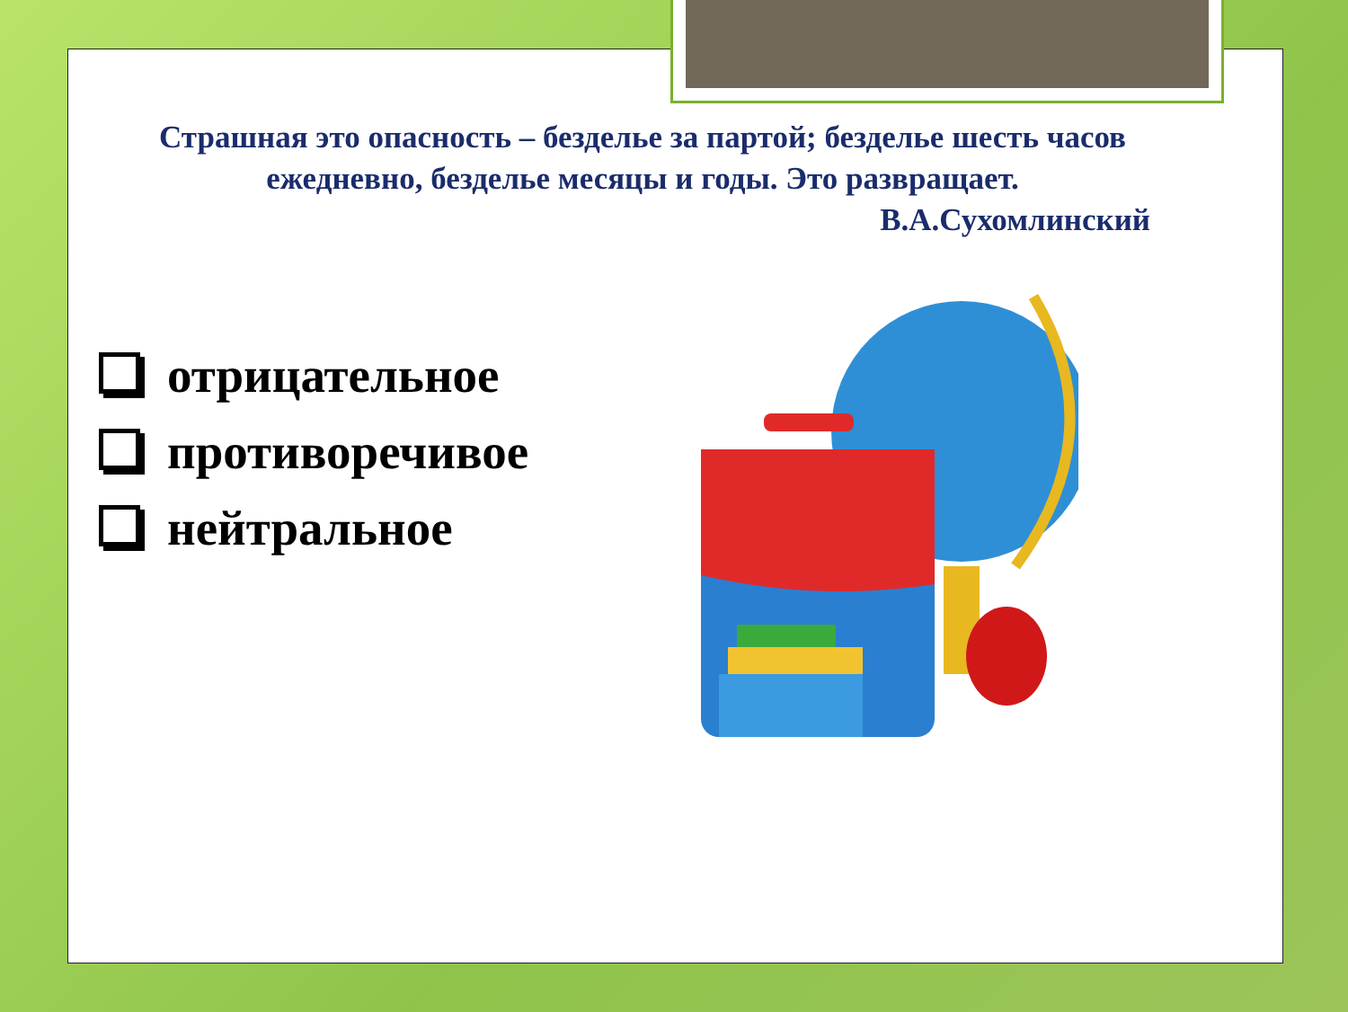Страшная это опасность – безделье за партой; безделье шесть часов ежедневно, безделье месяцы и годы. Это развращает.
В.А.Сухомлинский
отрицательное
противоречивое
нейтральное